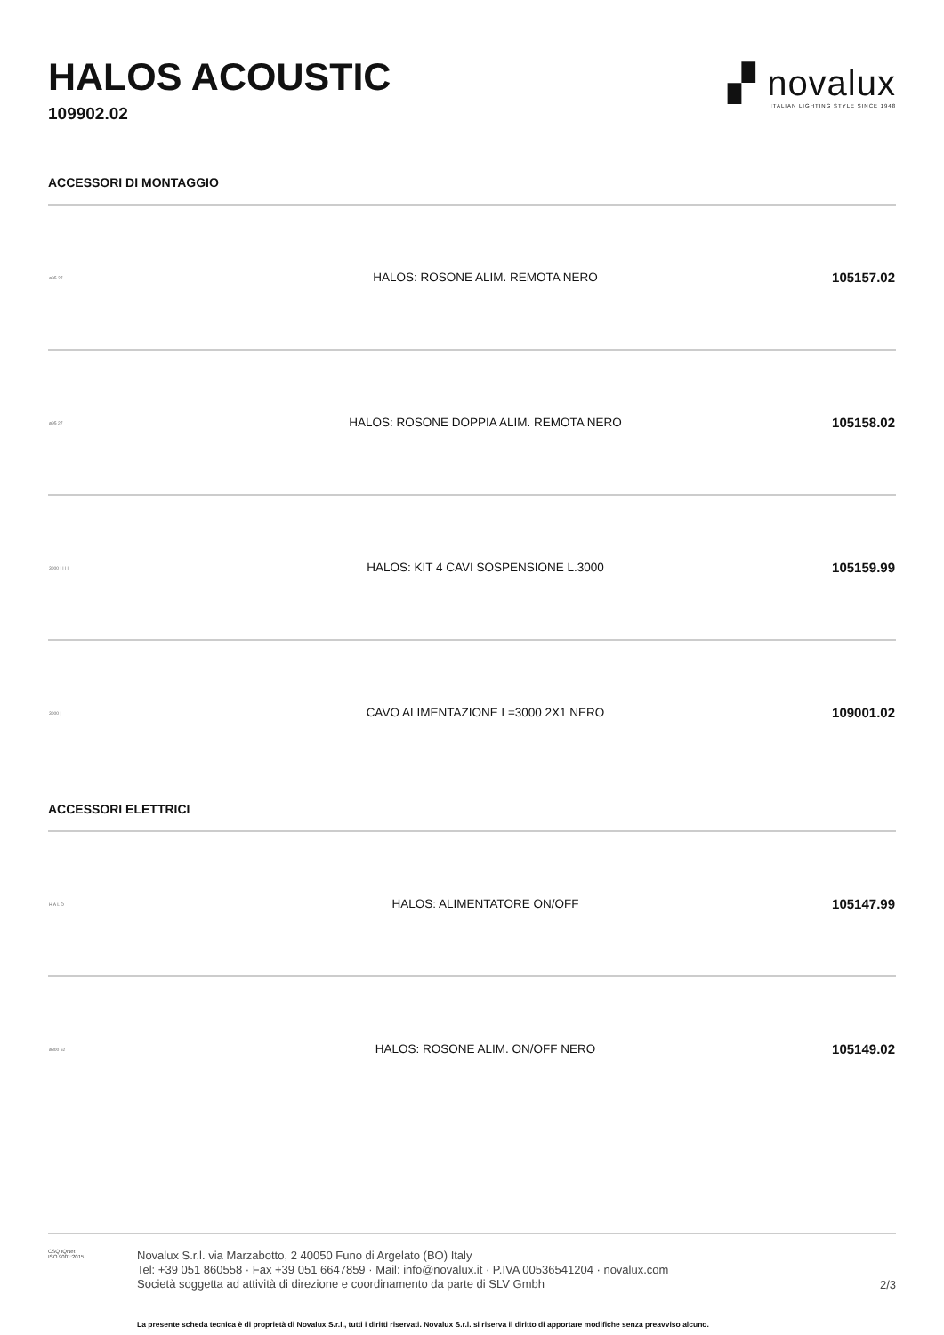HALOS ACOUSTIC
109902.02
▞ novalux
ITALIAN LIGHTING STYLE SINCE 1948
ACCESSORI DI MONTAGGIO
| ø95 27 | HALOS: ROSONE ALIM. REMOTA NERO | 105157.02 |
| ø95 27 | HALOS: ROSONE DOPPIA ALIM. REMOTA NERO | 105158.02 |
| 3000 / / / / | HALOS: KIT 4 CAVI SOSPENSIONE L.3000 | 105159.99 |
| 3000 / | CAVO ALIMENTAZIONE L=3000 2X1 NERO | 109001.02 |
ACCESSORI ELETTRICI
| H A L D | HALOS: ALIMENTATORE ON/OFF | 105147.99 |
| ø300 52 | HALOS: ROSONE ALIM. ON/OFF NERO | 105149.02 |
CSQ IQNet
ISO 9001:2015
Novalux S.r.l. via Marzabotto, 2 40050 Funo di Argelato (BO) Italy
Tel: +39 051 860558 · Fax +39 051 6647859 · Mail: info@novalux.it · P.IVA 00536541204 · novalux.com
Società soggetta ad attività di direzione e coordinamento da parte di SLV Gmbh
2/3
La presente scheda tecnica è di proprietà di Novalux S.r.l., tutti i diritti riservati. Novalux S.r.l. si riserva il diritto di apportare modifiche senza preavviso alcuno.